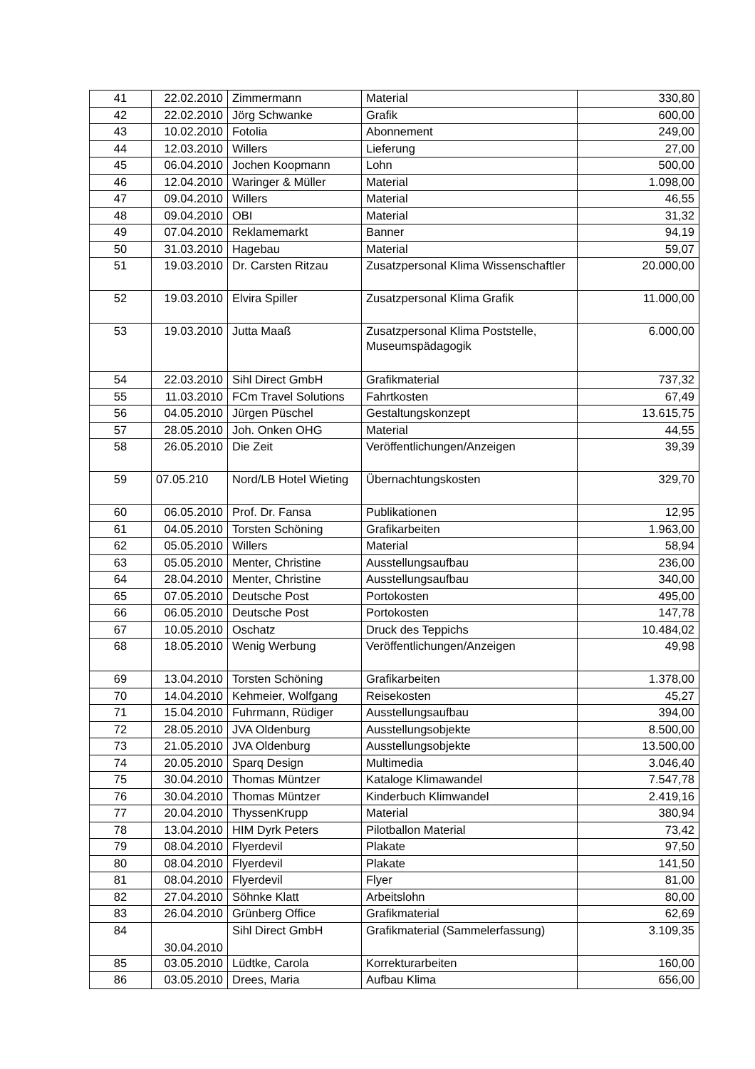| 41 | 22.02.2010 | Zimmermann | Material | 330,80 |
| 42 | 22.02.2010 | Jörg Schwanke | Grafik | 600,00 |
| 43 | 10.02.2010 | Fotolia | Abonnement | 249,00 |
| 44 | 12.03.2010 | Willers | Lieferung | 27,00 |
| 45 | 06.04.2010 | Jochen Koopmann | Lohn | 500,00 |
| 46 | 12.04.2010 | Waringer & Müller | Material | 1.098,00 |
| 47 | 09.04.2010 | Willers | Material | 46,55 |
| 48 | 09.04.2010 | OBI | Material | 31,32 |
| 49 | 07.04.2010 | Reklamemarkt | Banner | 94,19 |
| 50 | 31.03.2010 | Hagebau | Material | 59,07 |
| 51 | 19.03.2010 | Dr. Carsten Ritzau | Zusatzpersonal Klima Wissenschaftler | 20.000,00 |
| 52 | 19.03.2010 | Elvira Spiller | Zusatzpersonal Klima Grafik | 11.000,00 |
| 53 | 19.03.2010 | Jutta Maaß | Zusatzpersonal Klima Poststelle, Museumspädagogik | 6.000,00 |
| 54 | 22.03.2010 | Sihl Direct GmbH | Grafikmaterial | 737,32 |
| 55 | 11.03.2010 | FCm Travel Solutions | Fahrtkosten | 67,49 |
| 56 | 04.05.2010 | Jürgen Püschel | Gestaltungskonzept | 13.615,75 |
| 57 | 28.05.2010 | Joh. Onken OHG | Material | 44,55 |
| 58 | 26.05.2010 | Die Zeit | Veröffentlichungen/Anzeigen | 39,39 |
| 59 | 07.05.210 | Nord/LB Hotel Wieting | Übernachtungskosten | 329,70 |
| 60 | 06.05.2010 | Prof. Dr. Fansa | Publikationen | 12,95 |
| 61 | 04.05.2010 | Torsten Schöning | Grafikarbeiten | 1.963,00 |
| 62 | 05.05.2010 | Willers | Material | 58,94 |
| 63 | 05.05.2010 | Menter, Christine | Ausstellungsaufbau | 236,00 |
| 64 | 28.04.2010 | Menter, Christine | Ausstellungsaufbau | 340,00 |
| 65 | 07.05.2010 | Deutsche Post | Portokosten | 495,00 |
| 66 | 06.05.2010 | Deutsche Post | Portokosten | 147,78 |
| 67 | 10.05.2010 | Oschatz | Druck des Teppichs | 10.484,02 |
| 68 | 18.05.2010 | Wenig Werbung | Veröffentlichungen/Anzeigen | 49,98 |
| 69 | 13.04.2010 | Torsten Schöning | Grafikarbeiten | 1.378,00 |
| 70 | 14.04.2010 | Kehmeier, Wolfgang | Reisekosten | 45,27 |
| 71 | 15.04.2010 | Fuhrmann, Rüdiger | Ausstellungsaufbau | 394,00 |
| 72 | 28.05.2010 | JVA Oldenburg | Ausstellungsobjekte | 8.500,00 |
| 73 | 21.05.2010 | JVA Oldenburg | Ausstellungsobjekte | 13.500,00 |
| 74 | 20.05.2010 | Sparq Design | Multimedia | 3.046,40 |
| 75 | 30.04.2010 | Thomas Müntzer | Kataloge Klimawandel | 7.547,78 |
| 76 | 30.04.2010 | Thomas Müntzer | Kinderbuch Klimwandel | 2.419,16 |
| 77 | 20.04.2010 | ThyssenKrupp | Material | 380,94 |
| 78 | 13.04.2010 | HIM Dyrk Peters | Pilotballon Material | 73,42 |
| 79 | 08.04.2010 | Flyerdevil | Plakate | 97,50 |
| 80 | 08.04.2010 | Flyerdevil | Plakate | 141,50 |
| 81 | 08.04.2010 | Flyerdevil | Flyer | 81,00 |
| 82 | 27.04.2010 | Söhnke Klatt | Arbeitslohn | 80,00 |
| 83 | 26.04.2010 | Grünberg Office | Grafikmaterial | 62,69 |
| 84 | 30.04.2010 | Sihl Direct GmbH | Grafikmaterial (Sammelerfassung) | 3.109,35 |
| 85 | 03.05.2010 | Lüdtke, Carola | Korrekturarbeiten | 160,00 |
| 86 | 03.05.2010 | Drees, Maria | Aufbau Klima | 656,00 |